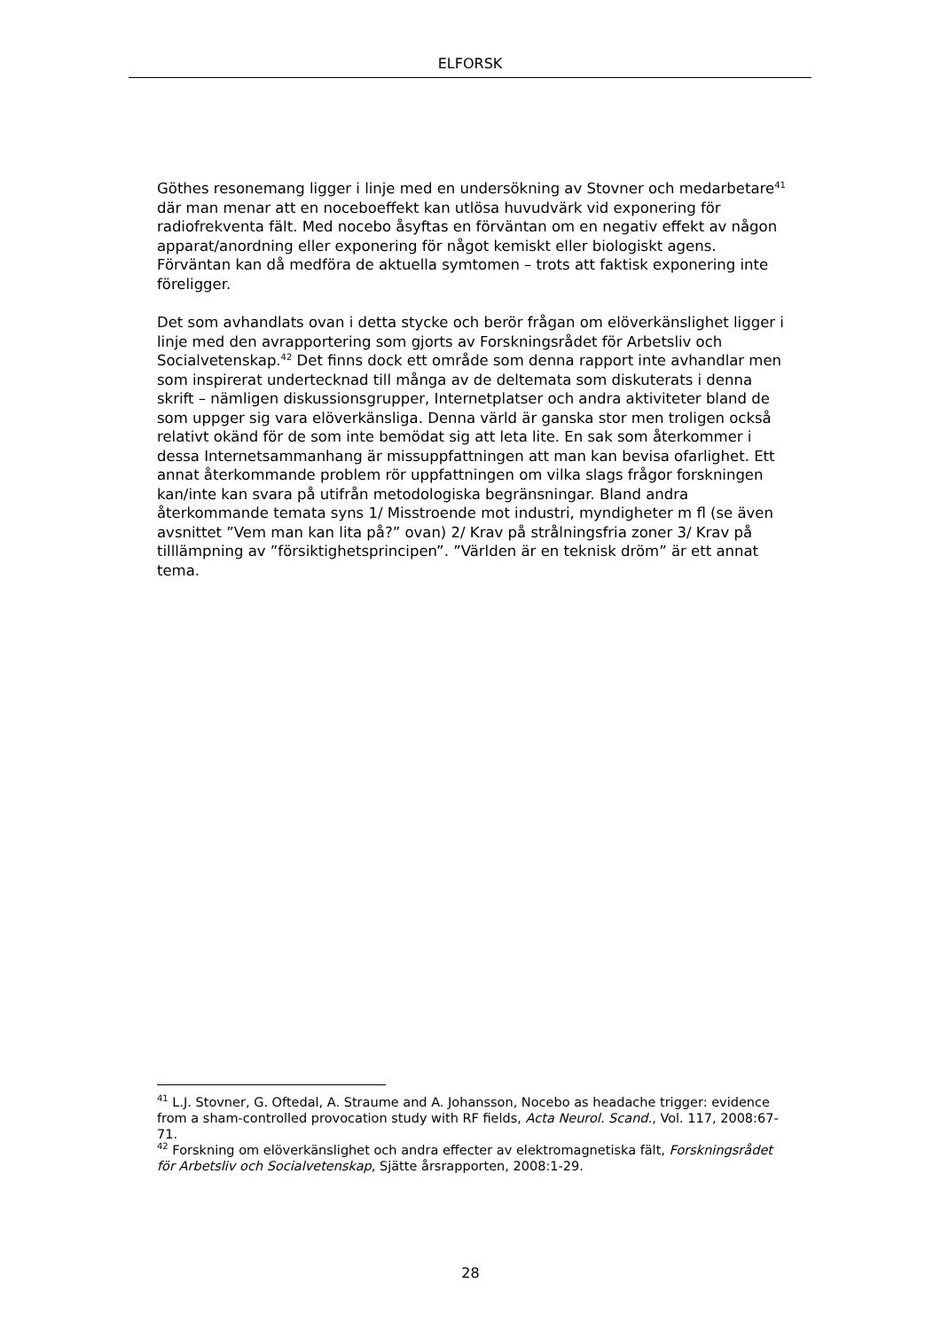ELFORSK
Göthes resonemang ligger i linje med en undersökning av Stovner och medarbetare<sup>41</sup> där man menar att en noceboeffekt kan utlösa huvudvärk vid exponering för radiofrekventa fält. Med nocebo åsyftas en förväntan om en negativ effekt av någon apparat/anordning eller exponering för något kemiskt eller biologiskt agens. Förväntan kan då medföra de aktuella symtomen – trots att faktisk exponering inte föreligger.
Det som avhandlats ovan i detta stycke och berör frågan om elöverkänslighet ligger i linje med den avrapportering som gjorts av Forskningsrådet för Arbetsliv och Socialvetenskap.<sup>42</sup> Det finns dock ett område som denna rapport inte avhandlar men som inspirerat undertecknad till många av de deltemata som diskuterats i denna skrift – nämligen diskussionsgrupper, Internetplatser och andra aktiviteter bland de som uppger sig vara elöverkänsliga. Denna värld är ganska stor men troligen också relativt okänd för de som inte bemödat sig att leta lite. En sak som återkommer i dessa Internetsammanhang är missuppfattningen att man kan bevisa ofarlighet. Ett annat återkommande problem rör uppfattningen om vilka slags frågor forskningen kan/inte kan svara på utifrån metodologiska begränsningar. Bland andra återkommande temata syns 1/ Misstroende mot industri, myndigheter m fl (se även avsnittet ”Vem man kan lita på?” ovan) 2/ Krav på strålningsfria zoner 3/ Krav på tilllämpning av ”försiktighetsprincipen”. ”Världen är en teknisk dröm” är ett annat tema.
<sup>41</sup> L.J. Stovner, G. Oftedal, A. Straume and A. Johansson, Nocebo as headache trigger: evidence from a sham-controlled provocation study with RF fields, Acta Neurol. Scand., Vol. 117, 2008:67-71.
<sup>42</sup> Forskning om elöverkänslighet och andra effecter av elektromagnetiska fält, Forskningsrådet för Arbetsliv och Socialvetenskap, Sjätte årsrapporten, 2008:1-29.
28